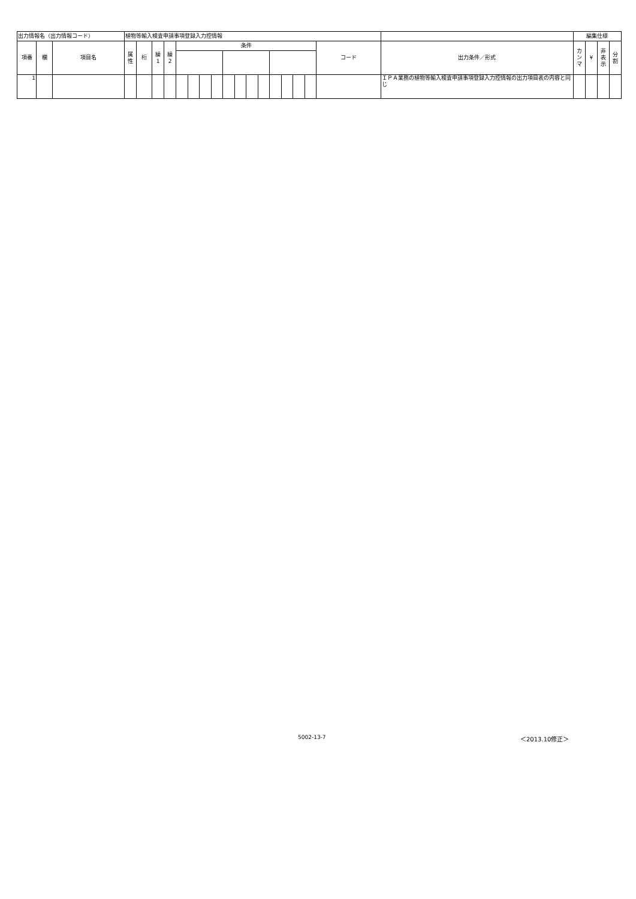| 出力情報名（出力情報コード） | | | 植物等輸入検査申請事項登録入力控情報 | | | | | | | | | | | | | | | | | | 編集仕様 | | | |
| 項番 | 欄 | 項目名 | 属 性 | 桁 | 繰 1 | 繰 2 | 条件 | | | | | | | | | | | | コード | 出力条件／形式 | カ ン マ | ¥ | 非 表 示 | 分 割 |
| 1 | | | | | | | | | | | | | | | | | | | | ＩＰＡ業務の植物等輸入検査申請事項登録入力控情報の出力項目表の内容と同じ | | | | |
5002-13-7 ＜2013.10修正＞